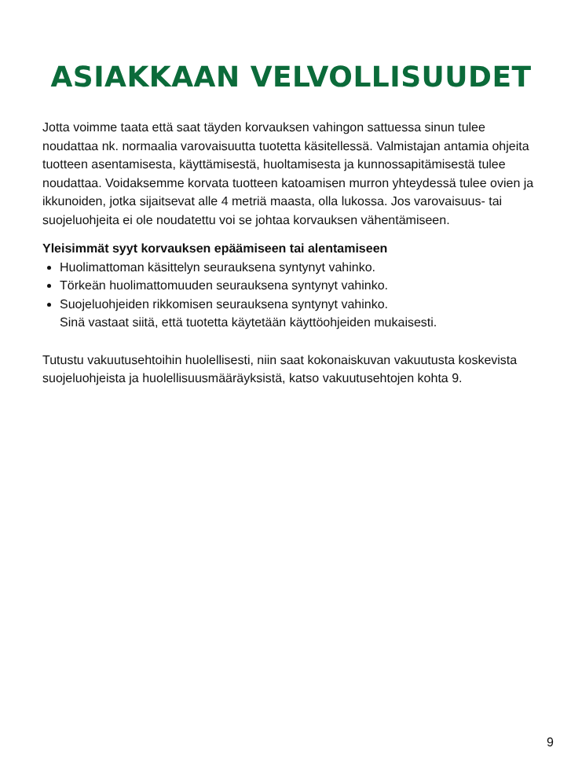ASIAKKAAN VELVOLLISUUDET
Jotta voimme taata että saat täyden korvauksen vahingon sattuessa sinun tulee noudattaa nk. normaalia varovaisuutta tuotetta käsitellessä. Valmistajan antamia ohjeita tuotteen asentamisesta, käyttämisestä, huoltamisesta ja kunnossapitämisestä tulee noudattaa. Voidaksemme korvata tuotteen katoamisen murron yhteydessä tulee ovien ja ikkunoiden, jotka sijaitsevat alle 4 metriä maasta, olla lukossa. Jos varovaisuus- tai suojeluohjeita ei ole noudatettu voi se johtaa korvauksen vähentämiseen.
Yleisimmät syyt korvauksen epäämiseen tai alentamiseen
Huolimattoman käsittelyn seurauksena syntynyt vahinko.
Törkeän huolimattomuuden seurauksena syntynyt vahinko.
Suojeluohjeiden rikkomisen seurauksena syntynyt vahinko.
Sinä vastaat siitä, että tuotetta käytetään käyttöohjeiden mukaisesti.
Tutustu vakuutusehtoihin huolellisesti, niin saat kokonaiskuvan vakuutusta koskevista suojeluohjeista ja huolellisuusmääräyksistä, katso vakuutusehtojen kohta 9.
9